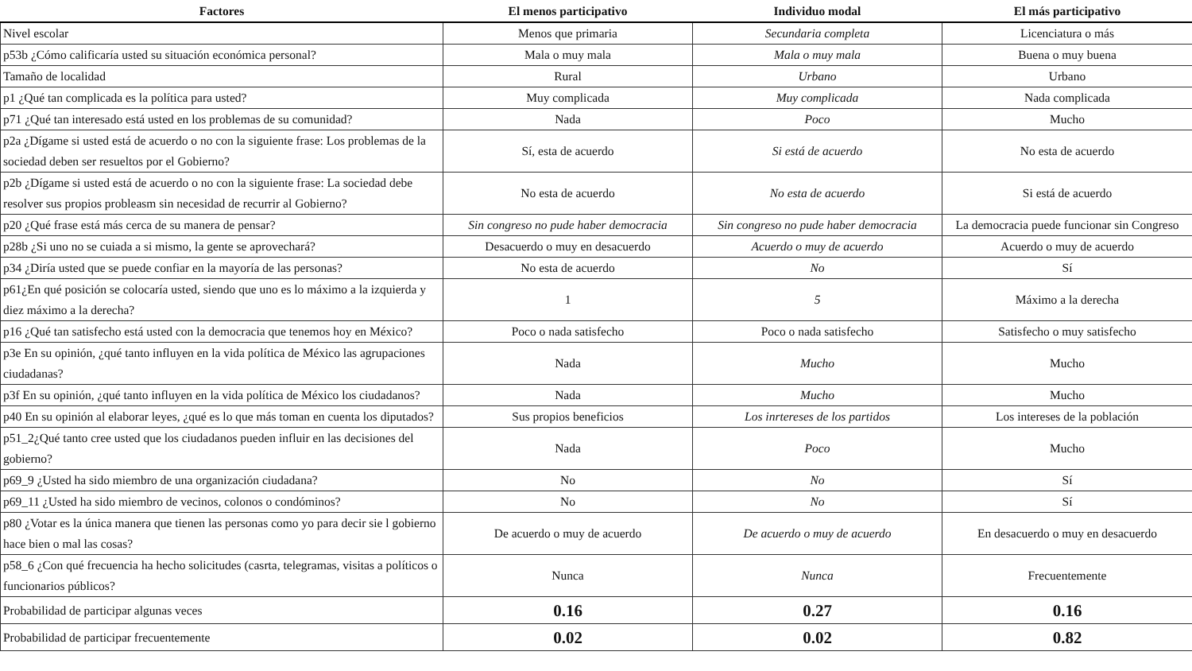| Factores | El menos participativo | Individuo modal | El más participativo |
| --- | --- | --- | --- |
| Nivel escolar | Menos que primaria | Secundaria completa | Licenciatura o más |
| p53b ¿Cómo calificaría usted su situación económica personal? | Mala o muy mala | Mala o muy mala | Buena o muy buena |
| Tamaño de localidad | Rural | Urbano | Urbano |
| p1 ¿Qué tan complicada es la política para usted? | Muy complicada | Muy complicada | Nada complicada |
| p71 ¿Qué tan interesado está usted en los problemas de su comunidad? | Nada | Poco | Mucho |
| p2a ¿Dígame si usted está de acuerdo o no con la siguiente frase: Los problemas de la sociedad deben ser resueltos por el Gobierno? | Sí, esta de acuerdo | Si está de acuerdo | No esta de acuerdo |
| p2b ¿Dígame si usted está de acuerdo o no con la siguiente frase: La sociedad debe resolver sus propios probleasm sin necesidad de recurrir al Gobierno? | No esta de acuerdo | No esta de acuerdo | Si está de acuerdo |
| p20 ¿Qué frase está más cerca de su manera de pensar? | Sin congreso no pude haber democracia | Sin congreso no pude haber democracia | La democracia puede funcionar sin Congreso |
| p28b ¿Si uno no se cuiada a si mismo, la gente se aprovechará? | Desacuerdo o muy en desacuerdo | Acuerdo o muy de acuerdo | Acuerdo o muy de acuerdo |
| p34 ¿Diría usted que se puede confiar en la mayoría de las personas? | No esta de acuerdo | No | Sí |
| p61¿En qué posición se colocaría usted, siendo que uno es lo máximo a la izquierda y diez máximo a la derecha? | 1 | 5 | Máximo a la derecha |
| p16 ¿Qué tan satisfecho está usted con la democracia que tenemos hoy en México? | Poco o nada satisfecho | Poco o nada satisfecho | Satisfecho o muy satisfecho |
| p3e En su opinión, ¿qué tanto influyen en la vida política de México las agrupaciones ciudadanas? | Nada | Mucho | Mucho |
| p3f En su opinión, ¿qué tanto influyen en la vida política de México los ciudadanos? | Nada | Mucho | Mucho |
| p40 En su opinión al elaborar leyes, ¿qué es lo que más toman en cuenta los diputados? | Sus propios beneficios | Los inrtereses de los partidos | Los intereses de la población |
| p51_2¿Qué tanto cree usted que los ciudadanos pueden influir en las decisiones del gobierno? | Nada | Poco | Mucho |
| p69_9 ¿Usted ha sido miembro de una organización ciudadana? | No | No | Sí |
| p69_11 ¿Usted ha sido miembro de vecinos, colonos o condóminos? | No | No | Sí |
| p80 ¿Votar es la única manera que tienen las personas como yo para decir sie l gobierno hace bien o mal las cosas? | De acuerdo o muy de acuerdo | De acuerdo o muy de acuerdo | En desacuerdo o muy en desacuerdo |
| p58_6 ¿Con qué frecuencia ha hecho solicitudes (casrta, telegramas, visitas a políticos o funcionarios públicos? | Nunca | Nunca | Frecuentemente |
| Probabilidad de participar algunas veces | 0.16 | 0.27 | 0.16 |
| Probabilidad de participar frecuentemente | 0.02 | 0.02 | 0.82 |